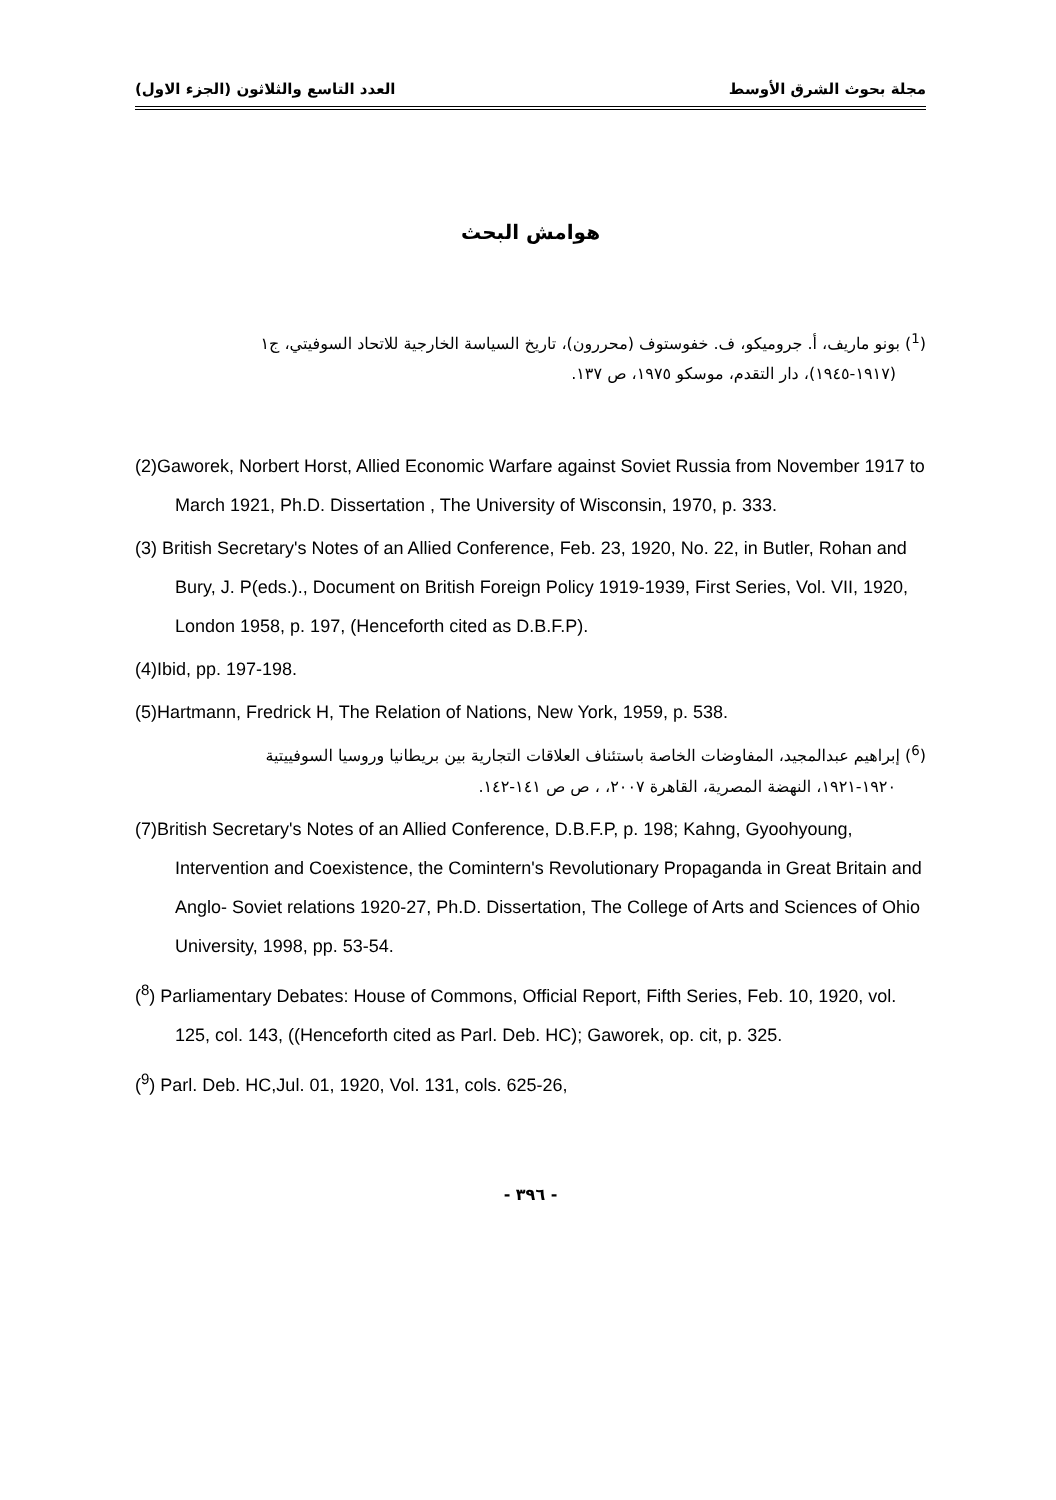مجلة بحوث الشرق الأوسط العدد التاسع والثلاثون (الجزء الاول)
هوامش البحث
(<sup>1</sup>) بونو ماريف، أ. جروميكو، ف. خفوستوف (محررون)، تاريخ السياسة الخارجية للاتحاد السوفيتي، ج١
(١٩١٧-١٩٤٥)، دار التقدم، موسكو ١٩٧٥، ص ١٣٧.
(2)Gaworek, Norbert Horst, Allied Economic Warfare against Soviet Russia from November 1917 to March 1921, Ph.D. Dissertation , The University of Wisconsin, 1970, p. 333.
(3) British Secretary's Notes of an Allied Conference, Feb. 23, 1920, No. 22, in Butler, Rohan and Bury, J. P(eds.)., Document on British Foreign Policy 1919-1939, First Series, Vol. VII, 1920, London 1958, p. 197, (Henceforth cited as D.B.F.P).
(4)Ibid, pp. 197-198.
(5)Hartmann, Fredrick H, The Relation of Nations, New York, 1959, p. 538.
(<sup>6</sup>) إبراهيم عبدالمجيد، المفاوضات الخاصة باستئناف العلاقات التجارية بين بريطانيا وروسيا السوفييتية
١٩٢٠-١٩٢١، النهضة المصرية، القاهرة ٢٠٠٧، ، ص ص ١٤١-١٤٢.
(7)British Secretary's Notes of an Allied Conference, D.B.F.P, p. 198; Kahng, Gyoohyoung, Intervention and Coexistence, the Comintern's Revolutionary Propaganda in Great Britain and Anglo- Soviet relations 1920-27, Ph.D. Dissertation, The College of Arts and Sciences of Ohio University, 1998, pp. 53-54.
(<sup>8</sup>) Parliamentary Debates: House of Commons, Official Report, Fifth Series, Feb. 10, 1920, vol. 125, col. 143, ((Henceforth cited as Parl. Deb. HC); Gaworek, op. cit, p. 325.
(<sup>9</sup>) Parl. Deb. HC,Jul. 01, 1920, Vol. 131, cols. 625-26,
- ٣٩٦ -